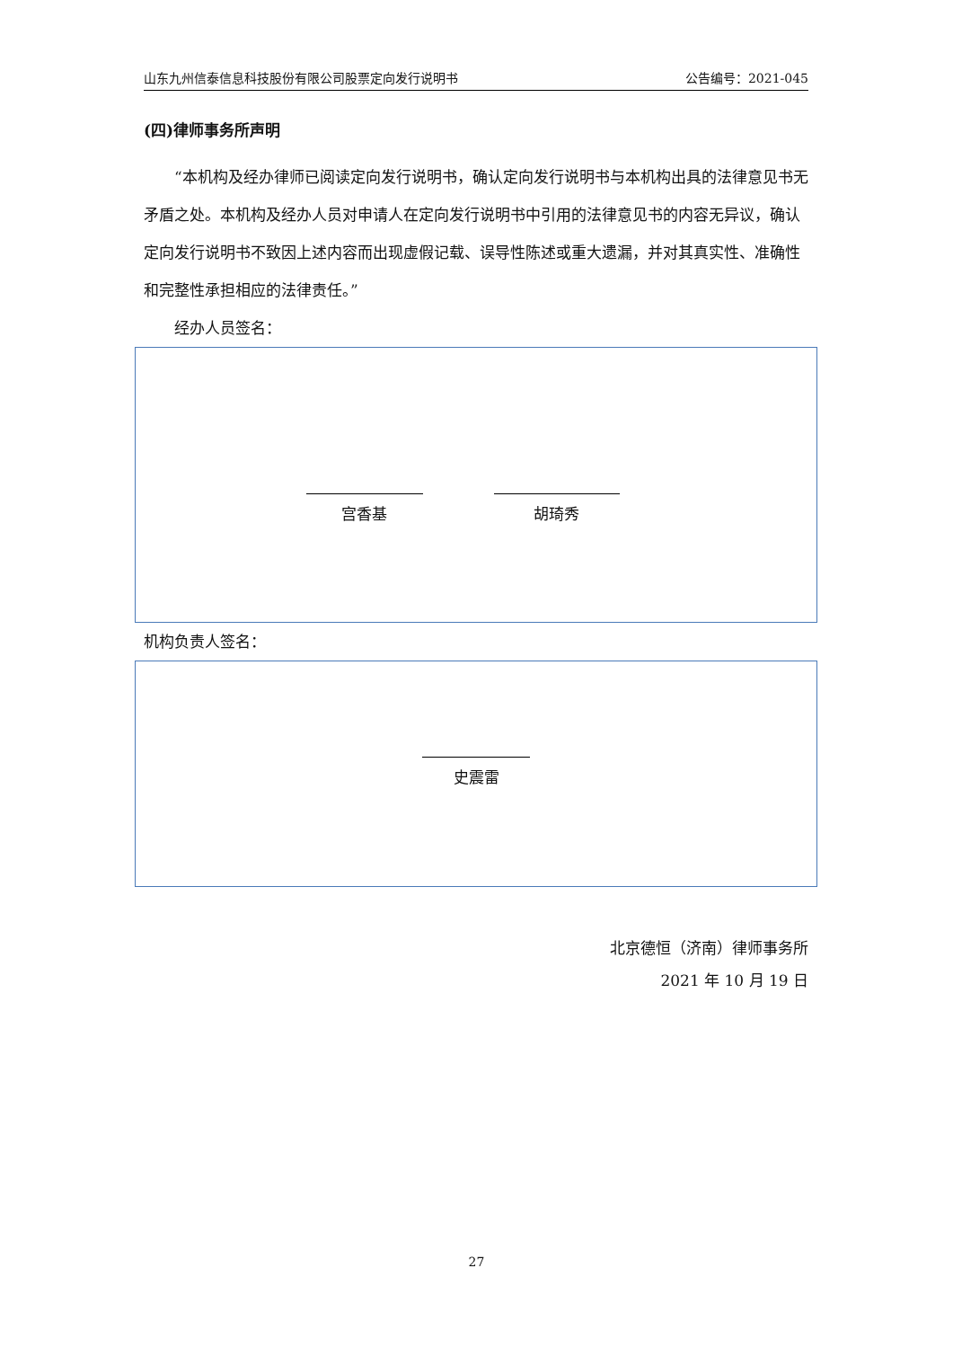山东九州信泰信息科技股份有限公司股票定向发行说明书 公告编号：2021-045
(四)律师事务所声明
“本机构及经办律师已阅读定向发行说明书，确认定向发行说明书与本机构出具的法律意见书无矛盾之处。本机构及经办人员对申请人在定向发行说明书中引用的法律意见书的内容无异议，确认定向发行说明书不致因上述内容而出现虚假记载、误导性陈述或重大遗漏，并对其真实性、准确性和完整性承担相应的法律责任。”
经办人员签名：
宫香基 胡琦秀
机构负责人签名：
史震雷
北京德恒（济南）律师事务所
2021 年 10 月 19 日
27